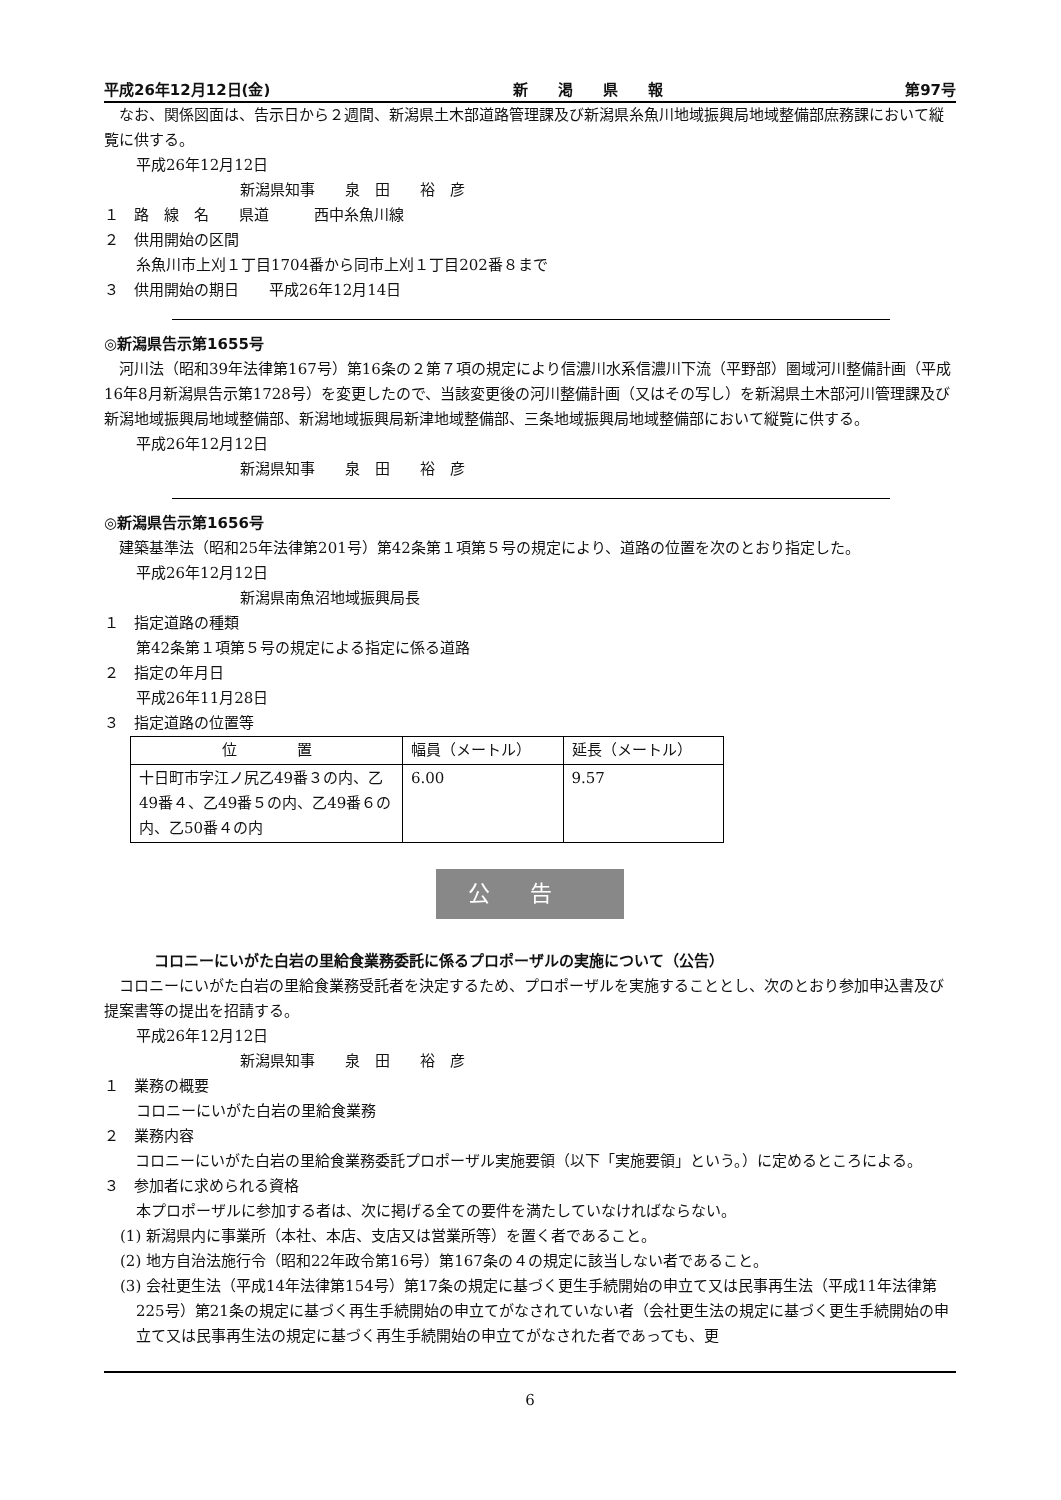平成26年12月12日(金) 新　　渇　　県　　報 第97号
なお、関係図面は、告示日から２週間、新潟県土木部道路管理課及び新潟県糸魚川地域振興局地域整備部庶務課において縦覧に供する。
平成26年12月12日
新潟県知事　　泉　田　　裕　彦
１　路　線　名　　県道　　　西中糸魚川線
２　供用開始の区間
糸魚川市上刈１丁目1704番から同市上刈１丁目202番８まで
３　供用開始の期日　　平成26年12月14日
◎新潟県告示第1655号
河川法（昭和39年法律第167号）第16条の２第７項の規定により信濃川水系信濃川下流（平野部）圏域河川整備計画（平成16年8月新潟県告示第1728号）を変更したので、当該変更後の河川整備計画（又はその写し）を新潟県土木部河川管理課及び新潟地域振興局地域整備部、新潟地域振興局新津地域整備部、三条地域振興局地域整備部において縦覧に供する。
平成26年12月12日
新潟県知事　　泉　田　　裕　彦
◎新潟県告示第1656号
建築基準法（昭和25年法律第201号）第42条第１項第５号の規定により、道路の位置を次のとおり指定した。
平成26年12月12日
新潟県南魚沼地域振興局長
１　指定道路の種類
第42条第１項第５号の規定による指定に係る道路
２　指定の年月日
平成26年11月28日
３　指定道路の位置等
| 位 置 | 幅員（メートル） | 延長（メートル） |
| --- | --- | --- |
| 十日町市字江ノ尻乙49番３の内、乙49番４、乙49番５の内、乙49番６の内、乙50番４の内 | 6.00 | 9.57 |
公告
コロニーにいがた白岩の里給食業務委託に係るプロポーザルの実施について（公告）
コロニーにいがた白岩の里給食業務受託者を決定するため、プロポーザルを実施することとし、次のとおり参加申込書及び提案書等の提出を招請する。
平成26年12月12日
新潟県知事　　泉　田　　裕　彦
１　業務の概要
コロニーにいがた白岩の里給食業務
２　業務内容
コロニーにいがた白岩の里給食業務委託プロポーザル実施要領（以下「実施要領」という。）に定めるところによる。
３　参加者に求められる資格
本プロポーザルに参加する者は、次に掲げる全ての要件を満たしていなければならない。
(1) 新潟県内に事業所（本社、本店、支店又は営業所等）を置く者であること。
(2) 地方自治法施行令（昭和22年政令第16号）第167条の４の規定に該当しない者であること。
(3) 会社更生法（平成14年法律第154号）第17条の規定に基づく更生手続開始の申立て又は民事再生法（平成11年法律第225号）第21条の規定に基づく再生手続開始の申立てがなされていない者（会社更生法の規定に基づく更生手続開始の申立て又は民事再生法の規定に基づく再生手続開始の申立てがなされた者であっても、更
6